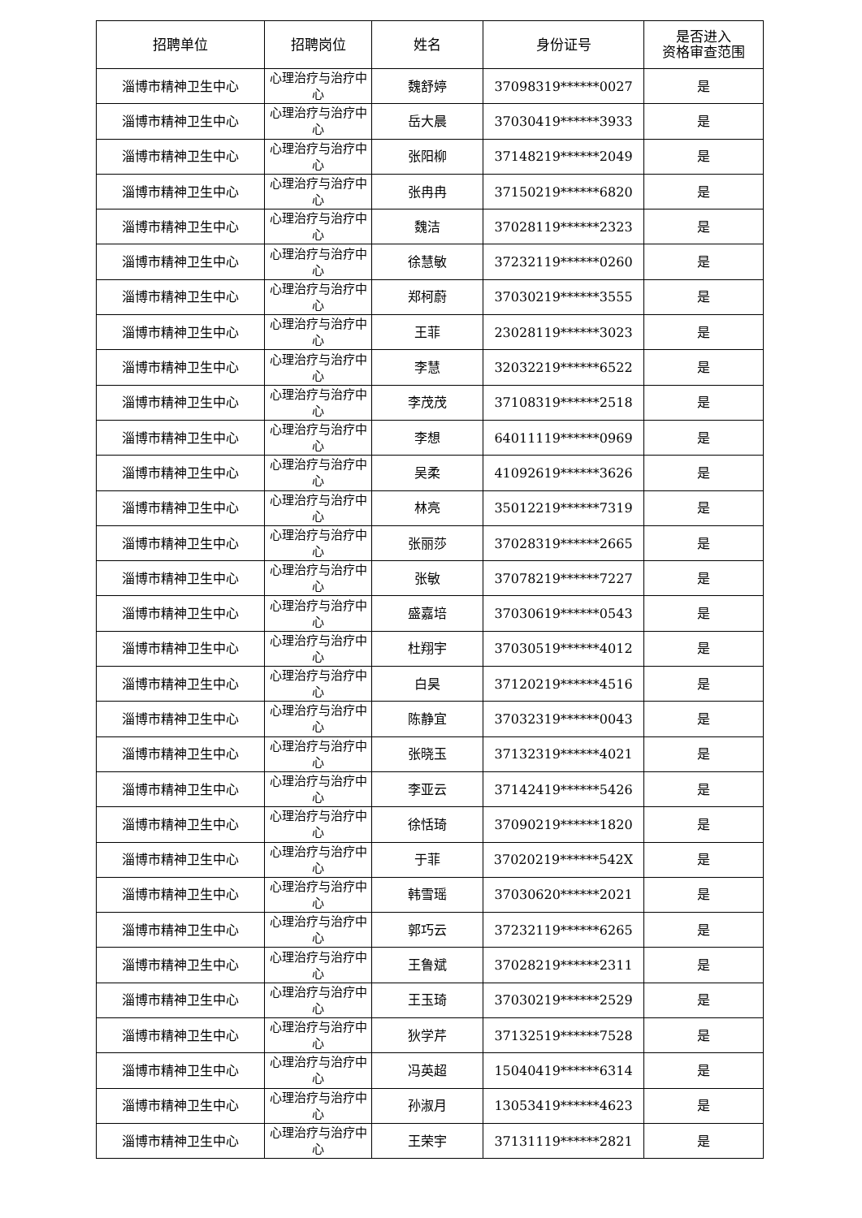| 招聘单位 | 招聘岗位 | 姓名 | 身份证号 | 是否进入 资格审查范围 |
| --- | --- | --- | --- | --- |
| 淄博市精神卫生中心 | 心理治疗与治疗中心 | 魏舒婷 | 37098319******0027 | 是 |
| 淄博市精神卫生中心 | 心理治疗与治疗中心 | 岳大晨 | 37030419******3933 | 是 |
| 淄博市精神卫生中心 | 心理治疗与治疗中心 | 张阳柳 | 37148219******2049 | 是 |
| 淄博市精神卫生中心 | 心理治疗与治疗中心 | 张冉冉 | 37150219******6820 | 是 |
| 淄博市精神卫生中心 | 心理治疗与治疗中心 | 魏洁 | 37028119******2323 | 是 |
| 淄博市精神卫生中心 | 心理治疗与治疗中心 | 徐慧敏 | 37232119******0260 | 是 |
| 淄博市精神卫生中心 | 心理治疗与治疗中心 | 郑柯蔚 | 37030219******3555 | 是 |
| 淄博市精神卫生中心 | 心理治疗与治疗中心 | 王菲 | 23028119******3023 | 是 |
| 淄博市精神卫生中心 | 心理治疗与治疗中心 | 李慧 | 32032219******6522 | 是 |
| 淄博市精神卫生中心 | 心理治疗与治疗中心 | 李茂茂 | 37108319******2518 | 是 |
| 淄博市精神卫生中心 | 心理治疗与治疗中心 | 李想 | 64011119******0969 | 是 |
| 淄博市精神卫生中心 | 心理治疗与治疗中心 | 吴柔 | 41092619******3626 | 是 |
| 淄博市精神卫生中心 | 心理治疗与治疗中心 | 林亮 | 35012219******7319 | 是 |
| 淄博市精神卫生中心 | 心理治疗与治疗中心 | 张丽莎 | 37028319******2665 | 是 |
| 淄博市精神卫生中心 | 心理治疗与治疗中心 | 张敏 | 37078219******7227 | 是 |
| 淄博市精神卫生中心 | 心理治疗与治疗中心 | 盛嘉培 | 37030619******0543 | 是 |
| 淄博市精神卫生中心 | 心理治疗与治疗中心 | 杜翔宇 | 37030519******4012 | 是 |
| 淄博市精神卫生中心 | 心理治疗与治疗中心 | 白昊 | 37120219******4516 | 是 |
| 淄博市精神卫生中心 | 心理治疗与治疗中心 | 陈静宜 | 37032319******0043 | 是 |
| 淄博市精神卫生中心 | 心理治疗与治疗中心 | 张晓玉 | 37132319******4021 | 是 |
| 淄博市精神卫生中心 | 心理治疗与治疗中心 | 李亚云 | 37142419******5426 | 是 |
| 淄博市精神卫生中心 | 心理治疗与治疗中心 | 徐恬琦 | 37090219******1820 | 是 |
| 淄博市精神卫生中心 | 心理治疗与治疗中心 | 于菲 | 37020219******542X | 是 |
| 淄博市精神卫生中心 | 心理治疗与治疗中心 | 韩雪瑶 | 37030620******2021 | 是 |
| 淄博市精神卫生中心 | 心理治疗与治疗中心 | 郭巧云 | 37232119******6265 | 是 |
| 淄博市精神卫生中心 | 心理治疗与治疗中心 | 王鲁斌 | 37028219******2311 | 是 |
| 淄博市精神卫生中心 | 心理治疗与治疗中心 | 王玉琦 | 37030219******2529 | 是 |
| 淄博市精神卫生中心 | 心理治疗与治疗中心 | 狄学芹 | 37132519******7528 | 是 |
| 淄博市精神卫生中心 | 心理治疗与治疗中心 | 冯英超 | 15040419******6314 | 是 |
| 淄博市精神卫生中心 | 心理治疗与治疗中心 | 孙淑月 | 13053419******4623 | 是 |
| 淄博市精神卫生中心 | 心理治疗与治疗中心 | 王荣宇 | 37131119******2821 | 是 |